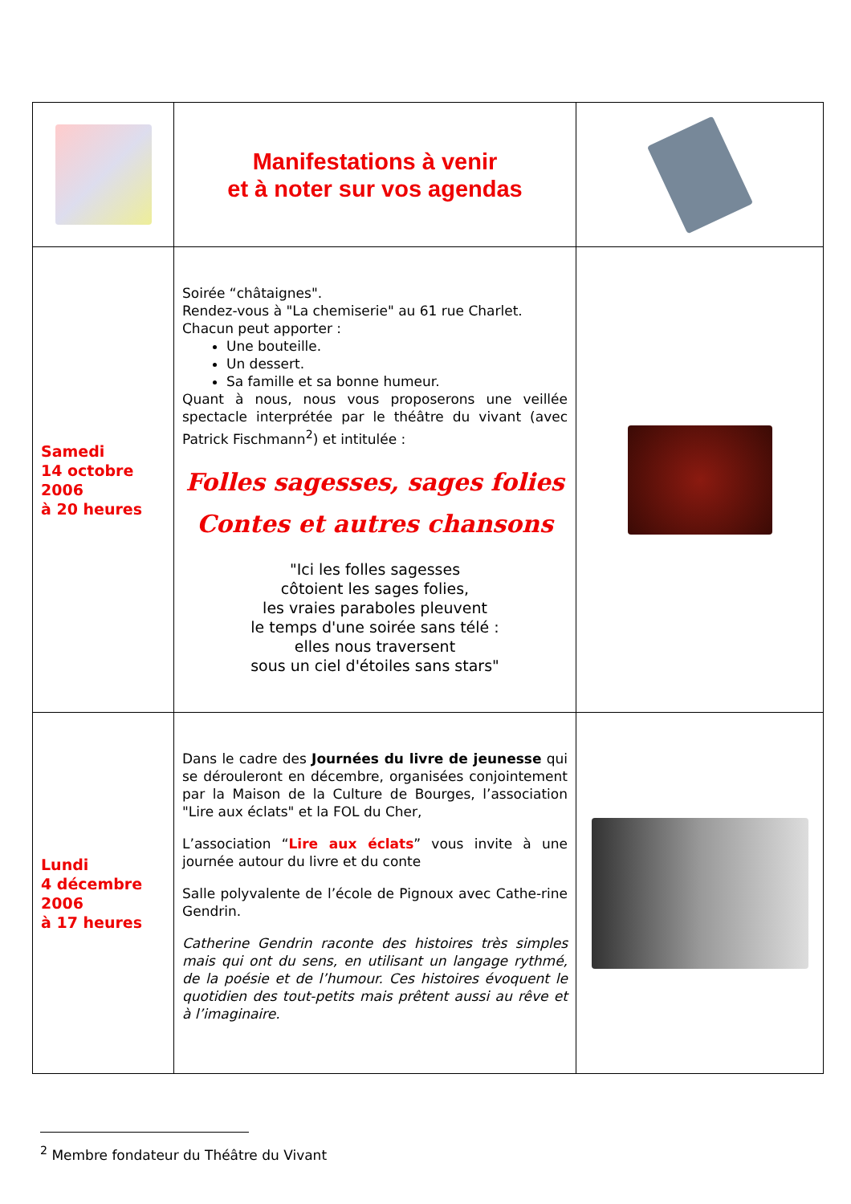| | Manifestations à venir et à noter sur vos agendas | |
| Samedi 14 octobre 2006 à 20 heures | Soirée “châtaignes". Rendez-vous à "La chemiserie" au 61 rue Charlet. Chacun peut apporter : Une bouteille. Un dessert. Sa famille et sa bonne humeur. Quant à nous, nous vous proposerons une veillée spectacle interprétée par le théâtre du vivant (avec Patrick Fischmann<sup>2</sup>) et intitulée : Folles sagesses, sages folies Contes et autres chansons "Ici les folles sagesses côtoient les sages folies, les vraies paraboles pleuvent le temps d'une soirée sans télé : elles nous traversent sous un ciel d'étoiles sans stars" | |
| Lundi 4 décembre 2006 à 17 heures | Dans le cadre des Journées du livre de jeunesse qui se dérouleront en décembre, organisées conjointement par la Maison de la Culture de Bourges, l’association "Lire aux éclats" et la FOL du Cher, L’association “ Lire aux éclats ” vous invite à une journée autour du livre et du conte Salle polyvalente de l’école de Pignoux avec Cathe-rine Gendrin. Catherine Gendrin raconte des histoires très simples mais qui ont du sens, en utilisant un langage rythmé, de la poésie et de l’humour. Ces histoires évoquent le quotidien des tout-petits mais prêtent aussi au rêve et à l’imaginaire. | |
<sup>2</sup> Membre fondateur du Théâtre du Vivant